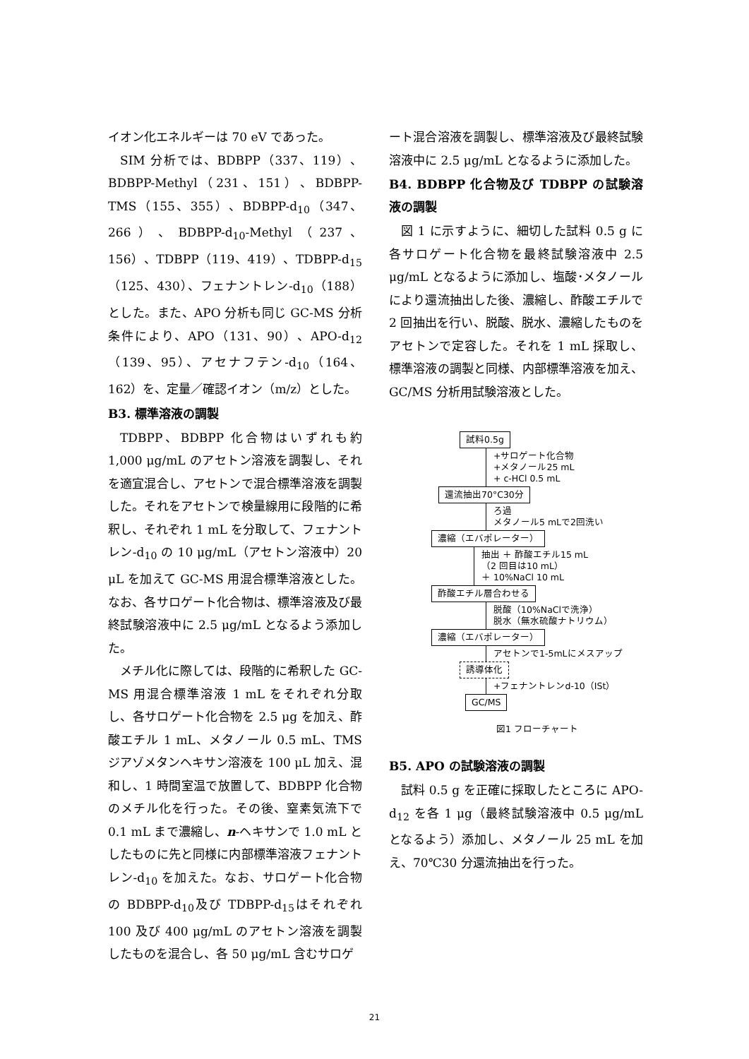イオン化エネルギーは 70 eV であった。
SIM 分析では、BDBPP（337、119）、BDBPP-Methyl（231、151）、BDBPP-TMS（155、355）、BDBPP-d<sub>10</sub>（347、266）、BDBPP-d<sub>10</sub>-Methyl（237、156）、TDBPP（119、419）、TDBPP-d<sub>15</sub>（125、430）、フェナントレン-d<sub>10</sub>（188）とした。また、APO 分析も同じ GC-MS 分析条件により、APO（131、90）、APO-d<sub>12</sub>（139、95）、アセナフテン-d<sub>10</sub>（164、162）を、定量／確認イオン（m/z）とした。
B3. 標準溶液の調製
TDBPP、BDBPP 化合物はいずれも約 1,000 μg/mL のアセトン溶液を調製し、それを適宜混合し、アセトンで混合標準溶液を調製した。それをアセトンで検量線用に段階的に希釈し、それぞれ 1 mL を分取して、フェナントレン-d<sub>10</sub> の 10 μg/mL（アセトン溶液中）20 μL を加えて GC-MS 用混合標準溶液とした。なお、各サロゲート化合物は、標準溶液及び最終試験溶液中に 2.5 μg/mL となるよう添加した。
メチル化に際しては、段階的に希釈した GC-MS 用混合標準溶液 1 mL をそれぞれ分取し、各サロゲート化合物を 2.5 μg を加え、酢酸エチル 1 mL、メタノール 0.5 mL、TMS ジアゾメタンヘキサン溶液を 100 μL 加え、混和し、1 時間室温で放置して、BDBPP 化合物のメチル化を行った。その後、窒素気流下で 0.1 mL まで濃縮し、n-ヘキサンで 1.0 mL としたものに先と同様に内部標準溶液フェナントレン-d<sub>10</sub> を加えた。なお、サロゲート化合物の BDBPP-d<sub>10</sub>及び TDBPP-d<sub>15</sub>はそれぞれ 100 及び 400 μg/mL のアセトン溶液を調製したものを混合し、各 50 μg/mL 含むサロゲ
ート混合溶液を調製し、標準溶液及び最終試験溶液中に 2.5 μg/mL となるように添加した。
B4. BDBPP 化合物及び TDBPP の試験溶液の調製
図 1 に示すように、細切した試料 0.5 g に各サロゲート化合物を最終試験溶液中 2.5 μg/mL となるように添加し、塩酸･メタノールにより還流抽出した後、濃縮し、酢酸エチルで 2 回抽出を行い、脱酸、脱水、濃縮したものをアセトンで定容した。それを 1 mL 採取し、標準溶液の調製と同様、内部標準溶液を加え、GC/MS 分析用試験溶液とした。
試料0.5g
+サロゲート化合物
+メタノール25 mL
+ c-HCl 0.5 mL
還流抽出70°C30分
ろ過
メタノール5 mLで2回洗い
濃縮（エバポレーター）
抽出 ＋ 酢酸エチル15 mL
（2 回目は10 mL）
＋ 10%NaCl 10 mL
酢酸エチル層合わせる
脱酸（10%NaClで洗浄）
脱水（無水硫酸ナトリウム）
濃縮（エバポレーター）
アセトンで1-5mLにメスアップ
誘導体化
+フェナントレンd-10（ISt）
GC/MS
図1 フローチャート
B5. APO の試験溶液の調製
試料 0.5 g を正確に採取したところに APO-d<sub>12</sub> を各 1 μg（最終試験溶液中 0.5 μg/mL となるよう）添加し、メタノール 25 mL を加え、70℃30 分還流抽出を行った。
21